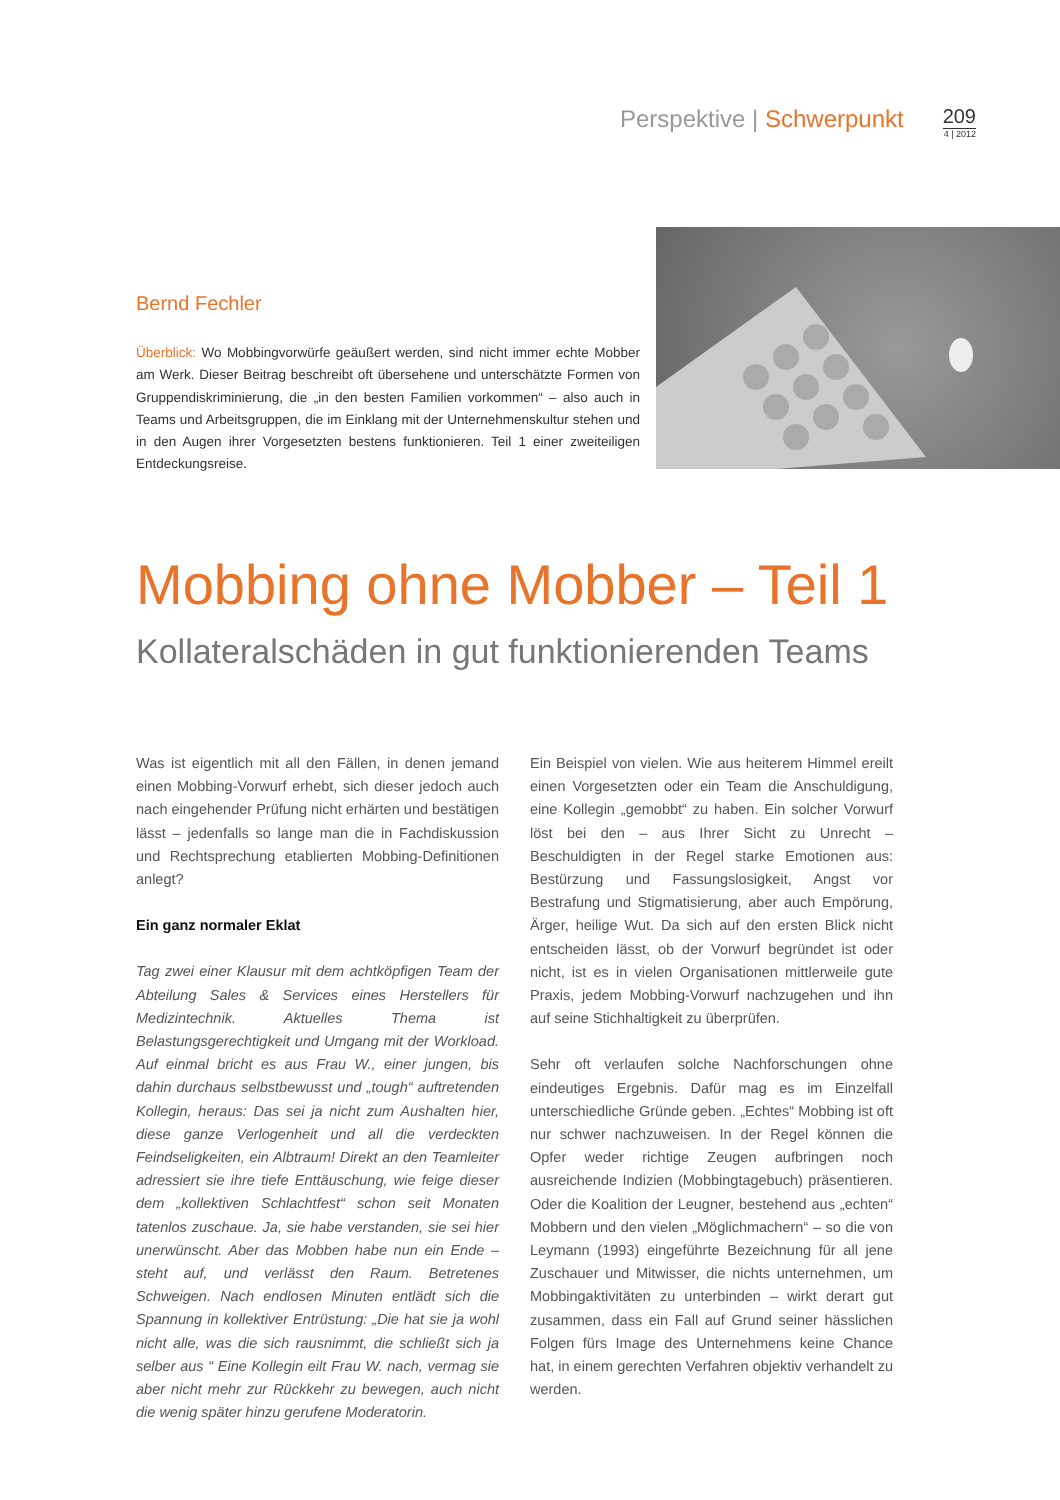Perspektive | Schwerpunkt
209
4 | 2012
Bernd Fechler
Überblick: Wo Mobbingvorwürfe geäußert werden, sind nicht immer echte Mobber am Werk. Dieser Beitrag beschreibt oft übersehene und unterschätzte Formen von Gruppendiskriminierung, die „in den besten Familien vorkommen“ – also auch in Teams und Arbeitsgruppen, die im Einklang mit der Unternehmenskultur stehen und in den Augen ihrer Vorgesetzten bestens funktionieren. Teil 1 einer zweiteiligen Entdeckungsreise.
Mobbing ohne Mobber – Teil 1
Kollateralschäden in gut funktionierenden Teams
Was ist eigentlich mit all den Fällen, in denen jemand einen Mobbing-Vorwurf erhebt, sich dieser jedoch auch nach eingehender Prüfung nicht erhärten und bestätigen lässt – jedenfalls so lange man die in Fachdiskussion und Rechtsprechung etablierten Mobbing-Definitionen anlegt?
Ein ganz normaler Eklat
Tag zwei einer Klausur mit dem achtköpfigen Team der Abteilung Sales & Services eines Herstellers für Medizintechnik. Aktuelles Thema ist Belastungsgerechtigkeit und Umgang mit der Workload. Auf einmal bricht es aus Frau W., einer jungen, bis dahin durchaus selbstbewusst und „tough“ auftretenden Kollegin, heraus: Das sei ja nicht zum Aushalten hier, diese ganze Verlogenheit und all die verdeckten Feindseligkeiten, ein Albtraum! Direkt an den Teamleiter adressiert sie ihre tiefe Enttäuschung, wie feige dieser dem „kollektiven Schlachtfest“ schon seit Monaten tatenlos zuschaue. Ja, sie habe verstanden, sie sei hier unerwünscht. Aber das Mobben habe nun ein Ende – steht auf, und verlässt den Raum. Betretenes Schweigen. Nach endlosen Minuten entlädt sich die Spannung in kollektiver Entrüstung: „Die hat sie ja wohl nicht alle, was die sich rausnimmt, die schließt sich ja selber aus “ Eine Kollegin eilt Frau W. nach, vermag sie aber nicht mehr zur Rückkehr zu bewegen, auch nicht die wenig später hinzu gerufene Moderatorin.
Ein Beispiel von vielen. Wie aus heiterem Himmel ereilt einen Vorgesetzten oder ein Team die Anschuldigung, eine Kollegin „gemobbt“ zu haben. Ein solcher Vorwurf löst bei den – aus Ihrer Sicht zu Unrecht – Beschuldigten in der Regel starke Emotionen aus: Bestürzung und Fassungslosigkeit, Angst vor Bestrafung und Stigmatisierung, aber auch Empörung, Ärger, heilige Wut. Da sich auf den ersten Blick nicht entscheiden lässt, ob der Vorwurf begründet ist oder nicht, ist es in vielen Organisationen mittlerweile gute Praxis, jedem Mobbing-Vorwurf nachzugehen und ihn auf seine Stichhaltigkeit zu überprüfen.
Sehr oft verlaufen solche Nachforschungen ohne eindeutiges Ergebnis. Dafür mag es im Einzelfall unterschiedliche Gründe geben. „Echtes“ Mobbing ist oft nur schwer nachzuweisen. In der Regel können die Opfer weder richtige Zeugen aufbringen noch ausreichende Indizien (Mobbingtagebuch) präsentieren. Oder die Koalition der Leugner, bestehend aus „echten“ Mobbern und den vielen „Möglichmachern“ – so die von Leymann (1993) eingeführte Bezeichnung für all jene Zuschauer und Mitwisser, die nichts unternehmen, um Mobbingaktivitäten zu unterbinden – wirkt derart gut zusammen, dass ein Fall auf Grund seiner hässlichen Folgen fürs Image des Unternehmens keine Chance hat, in einem gerechten Verfahren objektiv verhandelt zu werden.